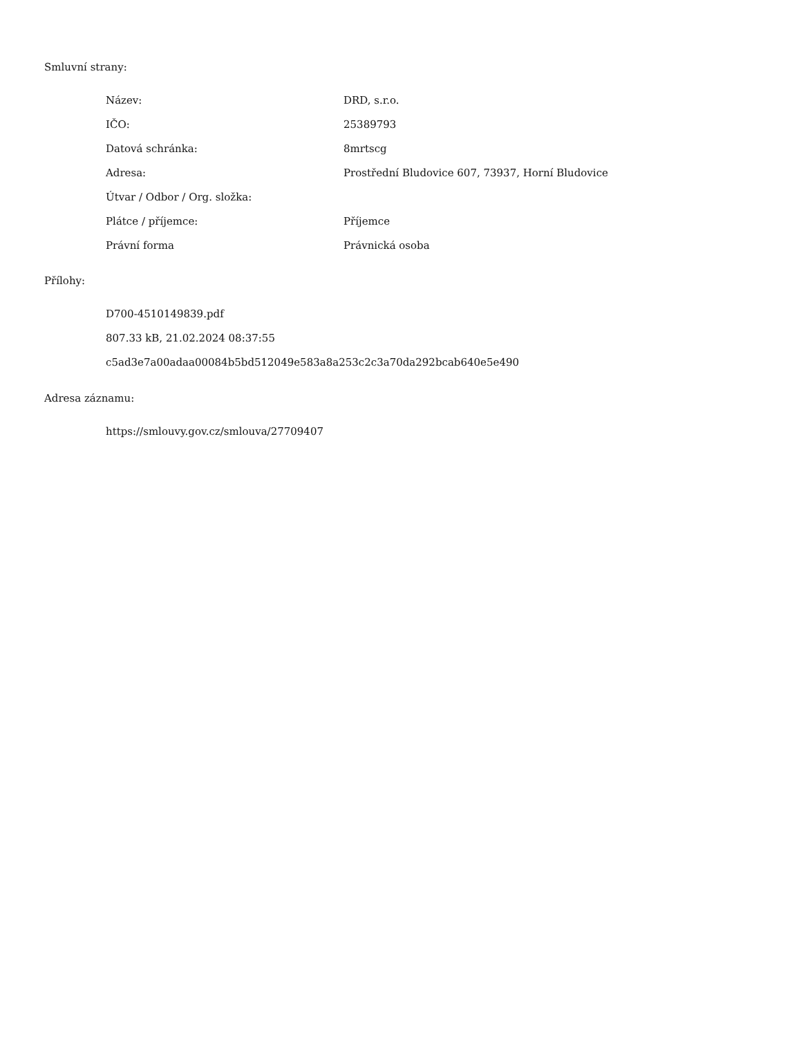Smluvní strany:
| Název: | DRD, s.r.o. |
| IČO: | 25389793 |
| Datová schránka: | 8mrtscg |
| Adresa: | Prostřední Bludovice 607, 73937, Horní Bludovice |
| Útvar / Odbor / Org. složka: | |
| Plátce / příjemce: | Příjemce |
| Právní forma | Právnická osoba |
Přílohy:
D700-4510149839.pdf
807.33 kB, 21.02.2024 08:37:55
c5ad3e7a00adaa00084b5bd512049e583a8a253c2c3a70da292bcab640e5e490
Adresa záznamu:
https://smlouvy.gov.cz/smlouva/27709407